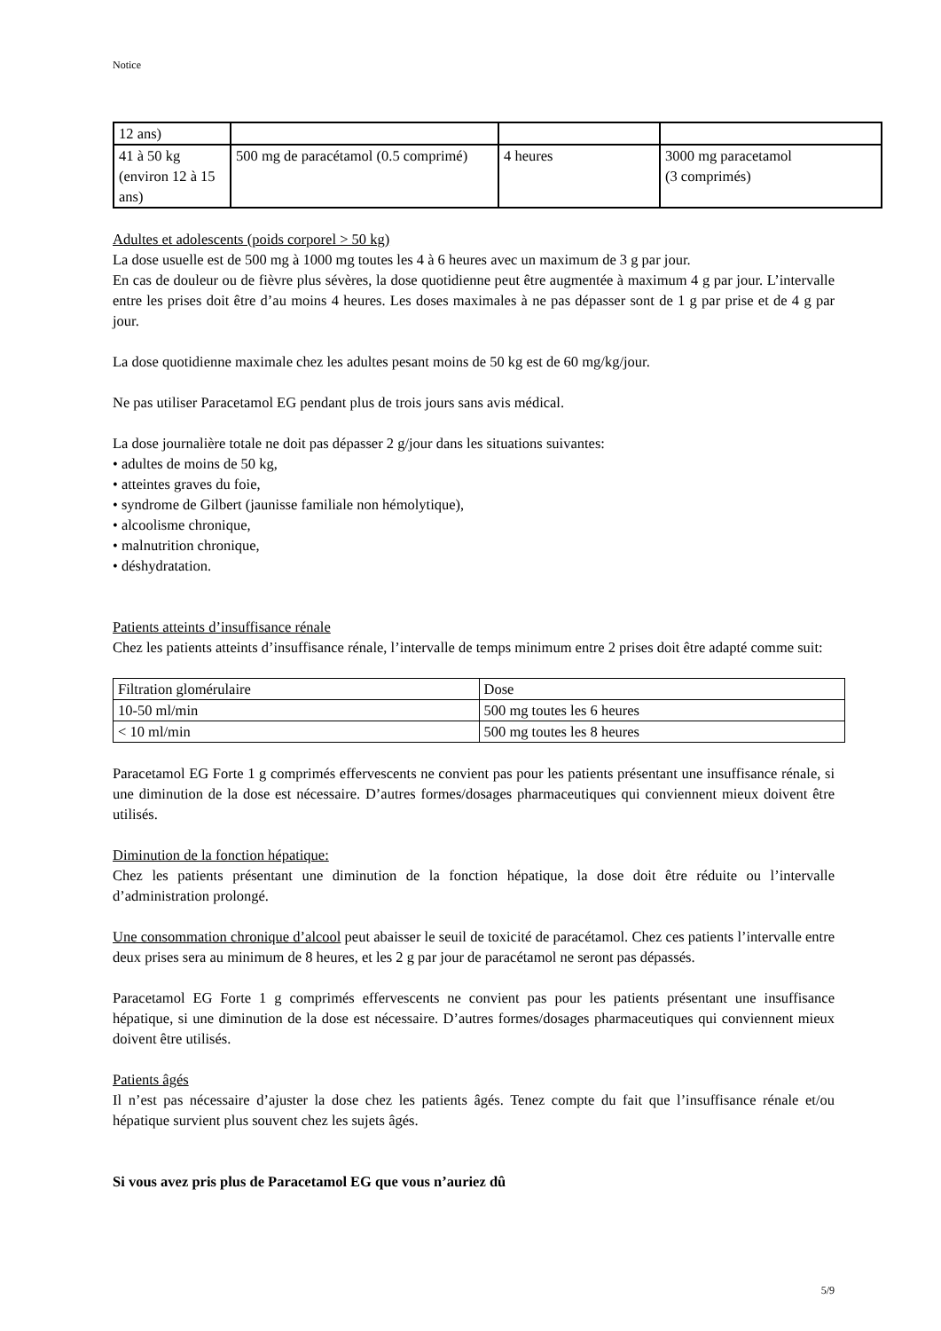Notice
| 12 ans) | | | |
| 41 à 50 kg (environ 12 à 15 ans) | 500 mg de paracétamol (0.5 comprimé) | 4 heures | 3000 mg paracetamol (3 comprimés) |
Adultes et adolescents (poids corporel > 50 kg)
La dose usuelle est de 500 mg à 1000 mg toutes les 4 à 6 heures avec un maximum de 3 g par jour.
En cas de douleur ou de fièvre plus sévères, la dose quotidienne peut être augmentée à maximum 4 g par jour. L’intervalle entre les prises doit être d’au moins 4 heures. Les doses maximales à ne pas dépasser sont de 1 g par prise et de 4 g par jour.
La dose quotidienne maximale chez les adultes pesant moins de 50 kg est de 60 mg/kg/jour.
Ne pas utiliser Paracetamol EG pendant plus de trois jours sans avis médical.
La dose journalière totale ne doit pas dépasser 2 g/jour dans les situations suivantes:
• adultes de moins de 50 kg,
• atteintes graves du foie,
• syndrome de Gilbert (jaunisse familiale non hémolytique),
• alcoolisme chronique,
• malnutrition chronique,
• déshydratation.
Patients atteints d’insuffisance rénale
Chez les patients atteints d’insuffisance rénale, l’intervalle de temps minimum entre 2 prises doit être adapté comme suit:
| Filtration glomérulaire | Dose |
| 10-50 ml/min | 500 mg toutes les 6 heures |
| < 10 ml/min | 500 mg toutes les 8 heures |
Paracetamol EG Forte 1 g comprimés effervescents ne convient pas pour les patients présentant une insuffisance rénale, si une diminution de la dose est nécessaire. D’autres formes/dosages pharmaceutiques qui conviennent mieux doivent être utilisés.
Diminution de la fonction hépatique:
Chez les patients présentant une diminution de la fonction hépatique, la dose doit être réduite ou l’intervalle d’administration prolongé.
Une consommation chronique d’alcool peut abaisser le seuil de toxicité de paracétamol. Chez ces patients l’intervalle entre deux prises sera au minimum de 8 heures, et les 2 g par jour de paracétamol ne seront pas dépassés.
Paracetamol EG Forte 1 g comprimés effervescents ne convient pas pour les patients présentant une insuffisance hépatique, si une diminution de la dose est nécessaire. D’autres formes/dosages pharmaceutiques qui conviennent mieux doivent être utilisés.
Patients âgés
Il n’est pas nécessaire d’ajuster la dose chez les patients âgés. Tenez compte du fait que l’insuffisance rénale et/ou hépatique survient plus souvent chez les sujets âgés.
Si vous avez pris plus de Paracetamol EG que vous n’auriez dû
5/9